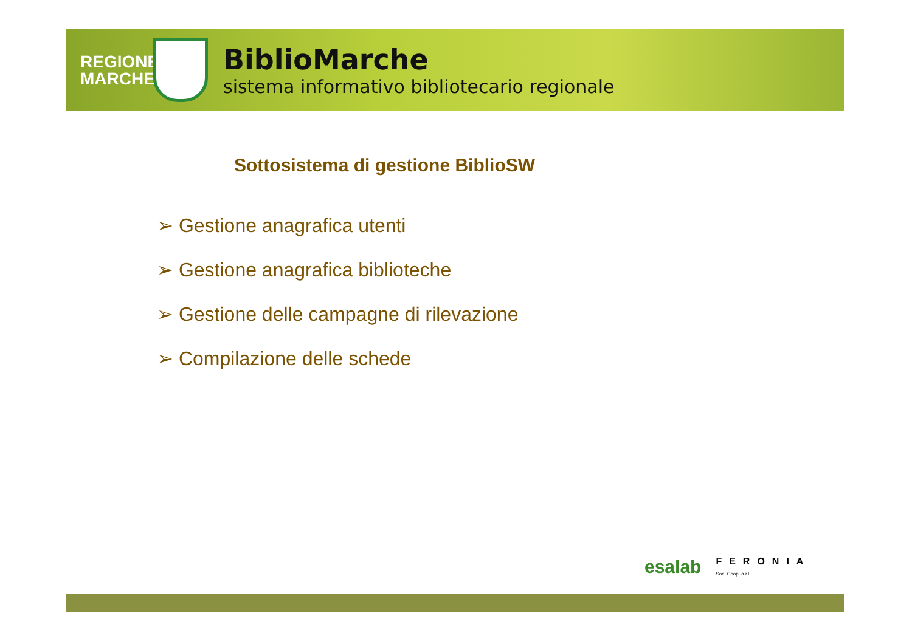REGIONE MARCHE
BiblioMarche
sistema informativo bibliotecario regionale
Sottosistema di gestione BiblioSW
➢ Gestione anagrafica utenti
➢ Gestione anagrafica biblioteche
➢ Gestione delle campagne di rilevazione
➢ Compilazione delle schede
esalab FERONIA
Soc. Coop. a r.l.